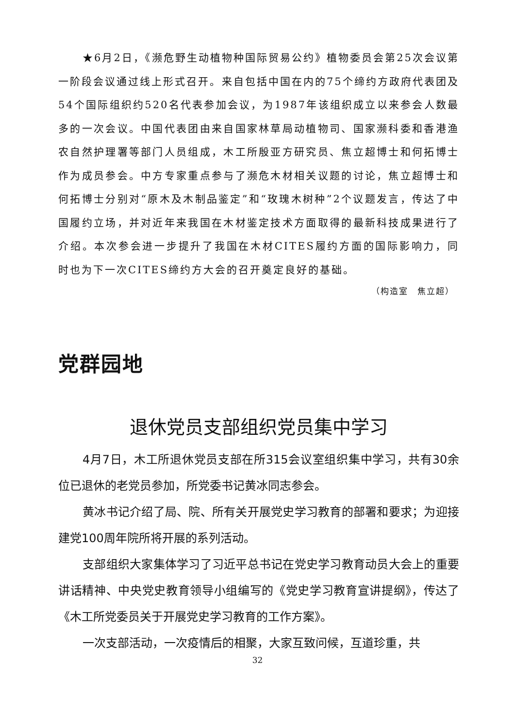★6月2日，《濒危野生动植物种国际贸易公约》植物委员会第25次会议第一阶段会议通过线上形式召开。来自包括中国在内的75个缔约方政府代表团及54个国际组织约520名代表参加会议，为1987年该组织成立以来参会人数最多的一次会议。中国代表团由来自国家林草局动植物司、国家濒科委和香港渔农自然护理署等部门人员组成，木工所殷亚方研究员、焦立超博士和何拓博士作为成员参会。中方专家重点参与了濒危木材相关议题的讨论，焦立超博士和何拓博士分别对“原木及木制品鉴定”和“玫瑰木树种”2个议题发言，传达了中国履约立场，并对近年来我国在木材鉴定技术方面取得的最新科技成果进行了介绍。本次参会进一步提升了我国在木材CITES履约方面的国际影响力，同时也为下一次CITES缔约方大会的召开奠定良好的基础。
（构造室　焦立超）
党群园地
退休党员支部组织党员集中学习
4月7日，木工所退休党员支部在所315会议室组织集中学习，共有30余位已退休的老党员参加，所党委书记黄冰同志参会。
黄冰书记介绍了局、院、所有关开展党史学习教育的部署和要求；为迎接建党100周年院所将开展的系列活动。
支部组织大家集体学习了习近平总书记在党史学习教育动员大会上的重要讲话精神、中央党史教育领导小组编写的《党史学习教育宣讲提纲》，传达了《木工所党委员关于开展党史学习教育的工作方案》。
一次支部活动，一次疫情后的相聚，大家互致问候，互道珍重，共
32